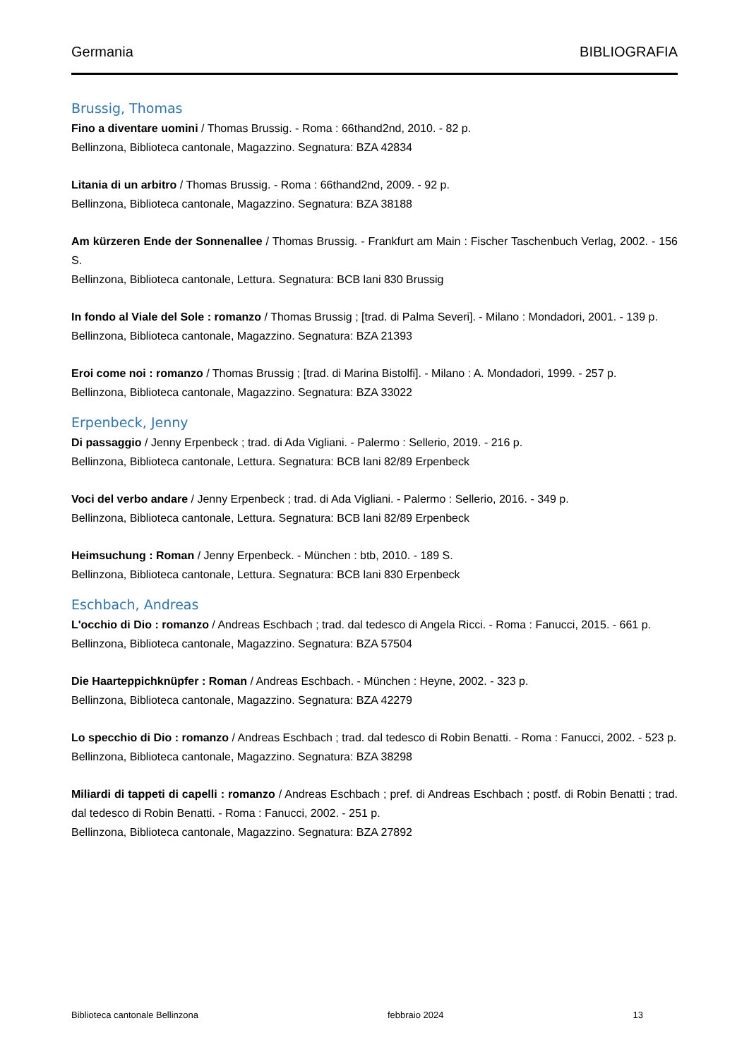Germania BIBLIOGRAFIA
Brussig, Thomas
Fino a diventare uomini / Thomas Brussig. - Roma : 66thand2nd, 2010. - 82 p.
Bellinzona, Biblioteca cantonale, Magazzino. Segnatura: BZA 42834
Litania di un arbitro / Thomas Brussig. - Roma : 66thand2nd, 2009. - 92 p.
Bellinzona, Biblioteca cantonale, Magazzino. Segnatura: BZA 38188
Am kürzeren Ende der Sonnenallee / Thomas Brussig. - Frankfurt am Main : Fischer Taschenbuch Verlag, 2002. - 156 S.
Bellinzona, Biblioteca cantonale, Lettura. Segnatura: BCB lani 830 Brussig
In fondo al Viale del Sole : romanzo / Thomas Brussig ; [trad. di Palma Severi]. - Milano : Mondadori, 2001. - 139 p.
Bellinzona, Biblioteca cantonale, Magazzino. Segnatura: BZA 21393
Eroi come noi : romanzo / Thomas Brussig ; [trad. di Marina Bistolfi]. - Milano : A. Mondadori, 1999. - 257 p.
Bellinzona, Biblioteca cantonale, Magazzino. Segnatura: BZA 33022
Erpenbeck, Jenny
Di passaggio / Jenny Erpenbeck ; trad. di Ada Vigliani. - Palermo : Sellerio, 2019. - 216 p.
Bellinzona, Biblioteca cantonale, Lettura. Segnatura: BCB lani 82/89 Erpenbeck
Voci del verbo andare / Jenny Erpenbeck ; trad. di Ada Vigliani. - Palermo : Sellerio, 2016. - 349 p.
Bellinzona, Biblioteca cantonale, Lettura. Segnatura: BCB lani 82/89 Erpenbeck
Heimsuchung : Roman / Jenny Erpenbeck. - München : btb, 2010. - 189 S.
Bellinzona, Biblioteca cantonale, Lettura. Segnatura: BCB lani 830 Erpenbeck
Eschbach, Andreas
L'occhio di Dio : romanzo / Andreas Eschbach ; trad. dal tedesco di Angela Ricci. - Roma : Fanucci, 2015. - 661 p.
Bellinzona, Biblioteca cantonale, Magazzino. Segnatura: BZA 57504
Die Haarteppichknüpfer : Roman / Andreas Eschbach. - München : Heyne, 2002. - 323 p.
Bellinzona, Biblioteca cantonale, Magazzino. Segnatura: BZA 42279
Lo specchio di Dio : romanzo / Andreas Eschbach ; trad. dal tedesco di Robin Benatti. - Roma : Fanucci, 2002. - 523 p.
Bellinzona, Biblioteca cantonale, Magazzino. Segnatura: BZA 38298
Miliardi di tappeti di capelli : romanzo / Andreas Eschbach ; pref. di Andreas Eschbach ; postf. di Robin Benatti ; trad. dal tedesco di Robin Benatti. - Roma : Fanucci, 2002. - 251 p.
Bellinzona, Biblioteca cantonale, Magazzino. Segnatura: BZA 27892
Biblioteca cantonale Bellinzona febbraio 2024 13